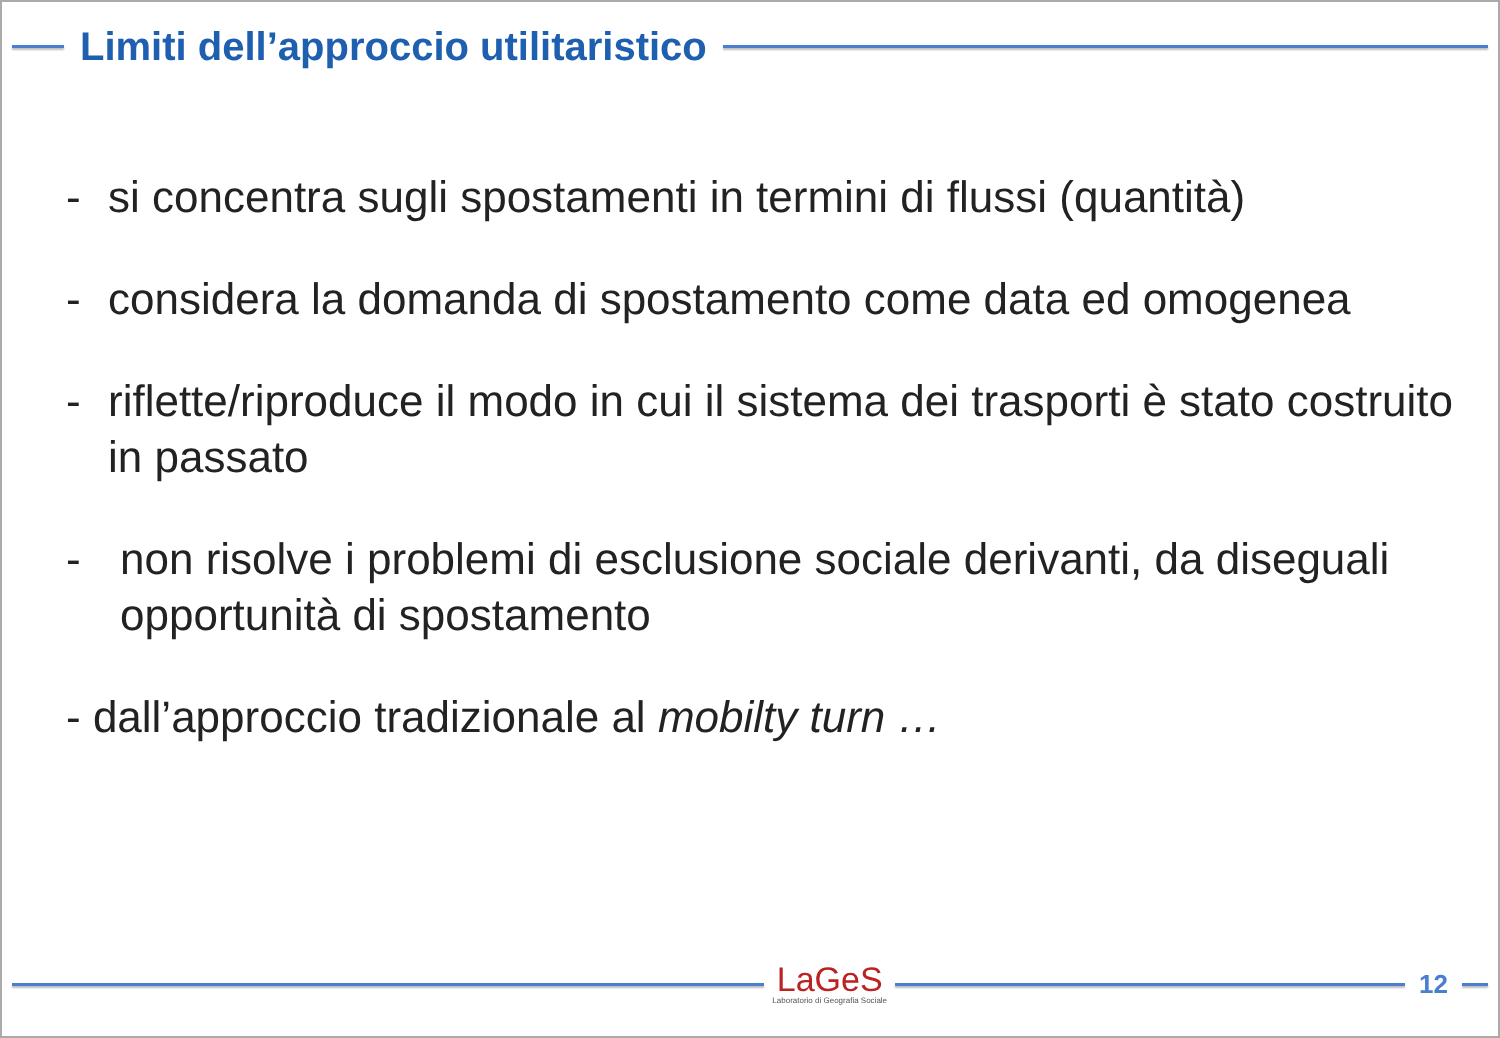Limiti dell’approccio utilitaristico
- si concentra sugli spostamenti in termini di flussi (quantità)
- considera la domanda di spostamento come data ed omogenea
- riflette/riproduce il modo in cui il sistema dei trasporti è stato costruito in passato
- non risolve i problemi di esclusione sociale derivanti, da diseguali opportunità di spostamento
- dall’approccio tradizionale al mobilty turn …
LaGeS
Laboratorio di Geografia Sociale
12